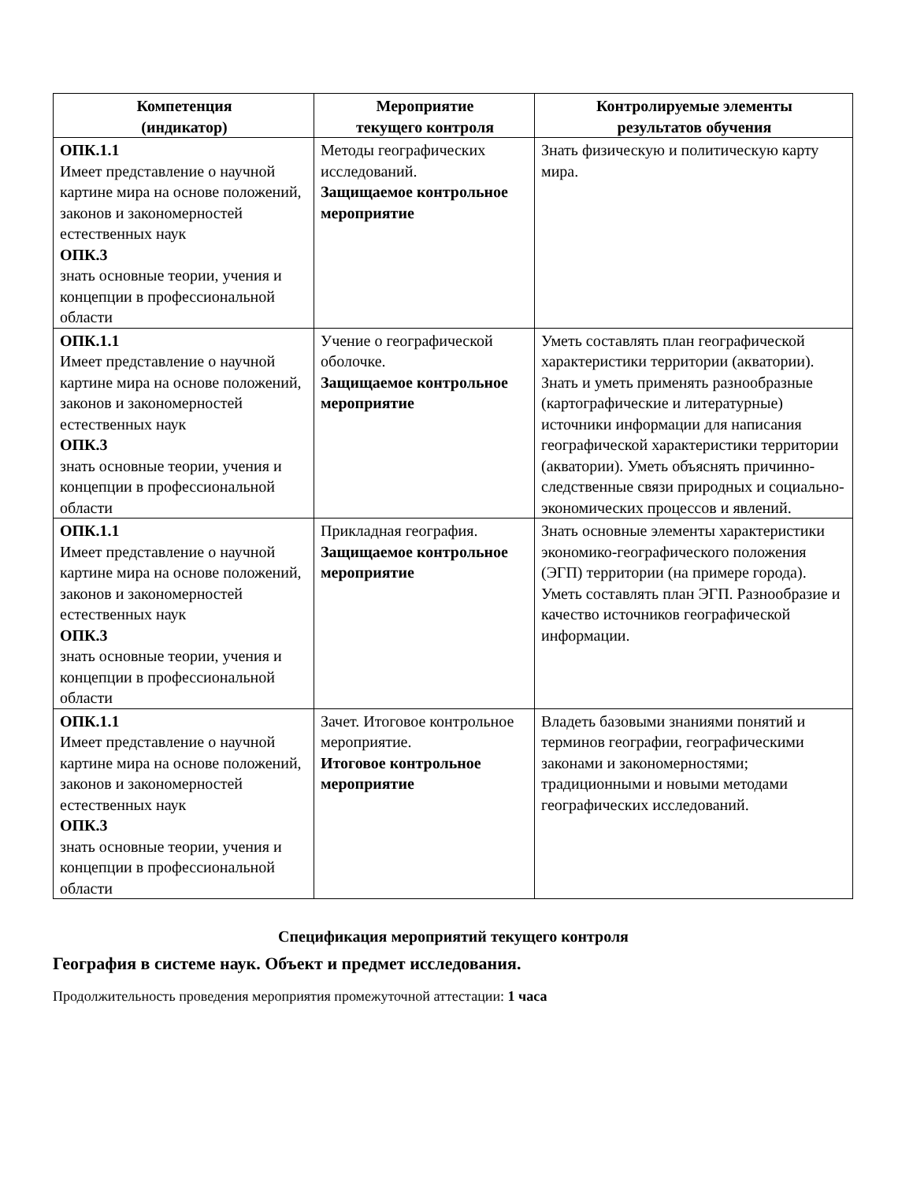| Компетенция (индикатор) | Мероприятие текущего контроля | Контролируемые элементы результатов обучения |
| --- | --- | --- |
| ОПК.1.1 Имеет представление о научной картине мира на основе положений, законов и закономерностей естественных наук ОПК.3 знать основные теории, учения и концепции в профессиональной области | Методы географических исследований. Защищаемое контрольное мероприятие | Знать физическую и политическую карту мира. |
| ОПК.1.1 Имеет представление о научной картине мира на основе положений, законов и закономерностей естественных наук ОПК.3 знать основные теории, учения и концепции в профессиональной области | Учение о географической оболочке. Защищаемое контрольное мероприятие | Уметь составлять план географической характеристики территории (акватории). Знать и уметь применять разнообразные (картографические и литературные) источники информации для написания географической характеристики территории (акватории). Уметь объяснять причинно-следственные связи природных и социально-экономических процессов и явлений. |
| ОПК.1.1 Имеет представление о научной картине мира на основе положений, законов и закономерностей естественных наук ОПК.3 знать основные теории, учения и концепции в профессиональной области | Прикладная география. Защищаемое контрольное мероприятие | Знать основные элементы характеристики экономико-географического положения (ЭГП) территории (на примере города). Уметь составлять план ЭГП. Разнообразие и качество источников географической информации. |
| ОПК.1.1 Имеет представление о научной картине мира на основе положений, законов и закономерностей естественных наук ОПК.3 знать основные теории, учения и концепции в профессиональной области | Зачет. Итоговое контрольное мероприятие. Итоговое контрольное мероприятие | Владеть базовыми знаниями понятий и терминов географии, географическими законами и закономерностями; традиционными и новыми методами географических исследований. |
Спецификация мероприятий текущего контроля
География в системе наук. Объект и предмет исследования.
Продолжительность проведения мероприятия промежуточной аттестации: 1 часа